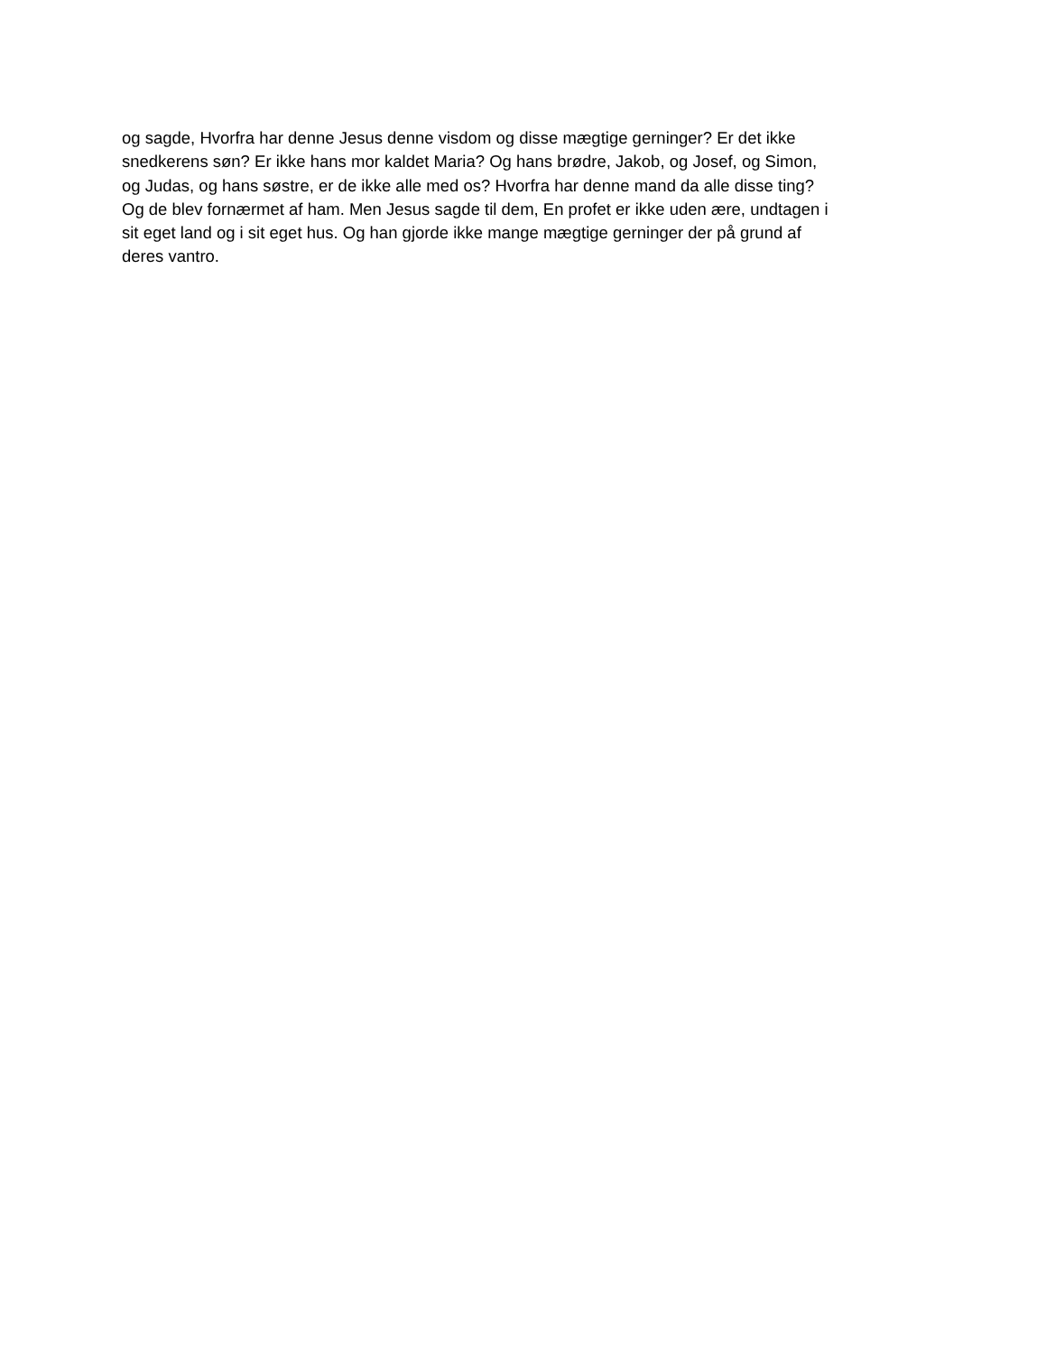og sagde, Hvorfra har denne Jesus denne visdom og disse mægtige gerninger? Er det ikke
snedkerens søn? Er ikke hans mor kaldet Maria? Og hans brødre, Jakob, og Josef, og Simon,
og Judas, og hans søstre, er de ikke alle med os? Hvorfra har denne mand da alle disse ting?
Og de blev fornærmet af ham. Men Jesus sagde til dem, En profet er ikke uden ære, undtagen i
sit eget land og i sit eget hus. Og han gjorde ikke mange mægtige gerninger der på grund af
deres vantro.